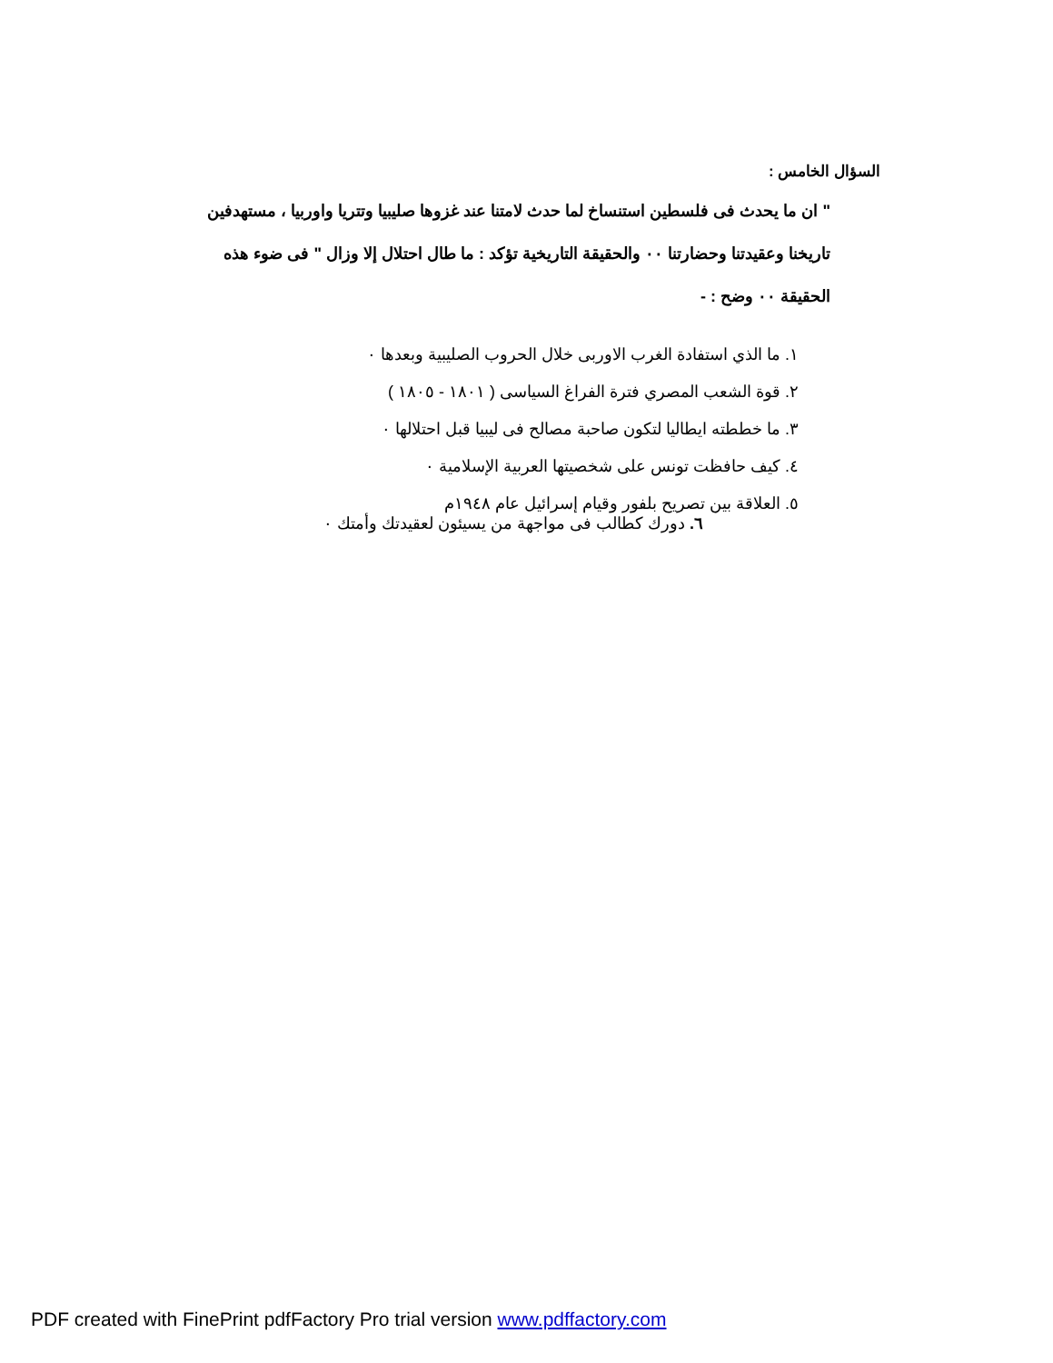السؤال الخامس :
" ان ما يحدث فى فلسطين استنساخ لما حدث لامتنا عند غزوها صليبيا وتتريا واوربيا ، مستهدفين تاريخنا وعقيدتنا وحضارتنا ٠٠ والحقيقة التاريخية تؤكد : ما طال احتلال إلا وزال " فى ضوء هذه الحقيقة ٠٠ وضح : -
١. ما الذي استفادة الغرب الاوربى خلال الحروب الصليبية وبعدها ٠
٢. قوة الشعب المصري فترة الفراغ السياسى ( ١٨٠١ - ١٨٠٥ )
٣. ما خططته ايطاليا لتكون صاحبة مصالح فى ليبيا قبل احتلالها ٠
٤. كيف حافظت تونس على شخصيتها العربية الإسلامية ٠
٥. العلاقة بين تصريح بلفور وقيام إسرائيل عام ١٩٤٨م
٦. دورك كطالب فى مواجهة من يسيئون لعقيدتك وأمتك ٠
PDF created with FinePrint pdfFactory Pro trial version www.pdffactory.com